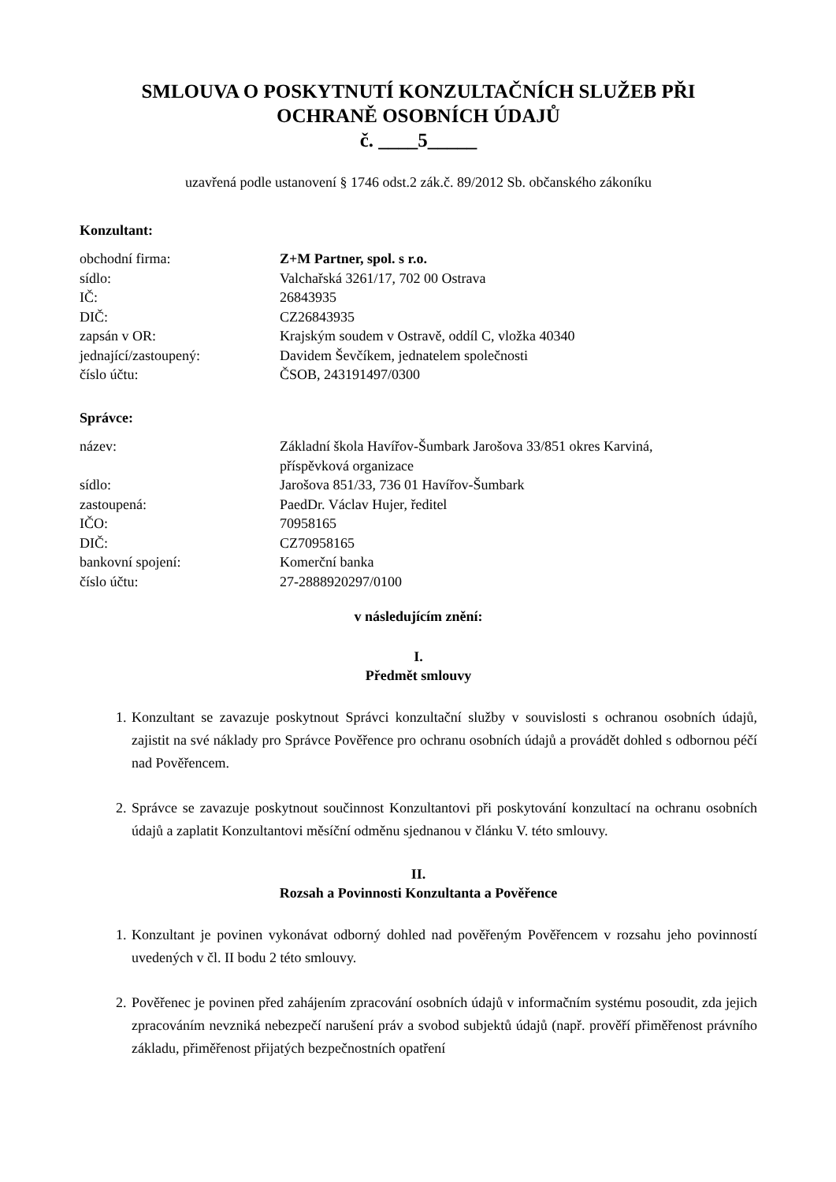SMLOUVA O POSKYTNUTÍ KONZULTAČNÍCH SLUŽEB PŘI
OCHRANĚ OSOBNÍCH ÚDAJŮ
č. ____5_____
uzavřená podle ustanovení § 1746 odst.2 zák.č. 89/2012 Sb. občanského zákoníku
Konzultant:
| obchodní firma: | Z+M Partner, spol. s r.o. |
| sídlo: | Valchařská 3261/17, 702 00 Ostrava |
| IČ: | 26843935 |
| DIČ: | CZ26843935 |
| zapsán v OR: | Krajským soudem v Ostravě, oddíl C, vložka 40340 |
| jednající/zastoupený: | Davidem Ševčíkem, jednatelem společnosti |
| číslo účtu: | ČSOB, 243191497/0300 |
Správce:
| název: | Základní škola Havířov-Šumbark Jarošova 33/851 okres Karviná, příspěvková organizace |
| sídlo: | Jarošova 851/33, 736 01 Havířov-Šumbark |
| zastoupená: | PaedDr. Václav Hujer, ředitel |
| IČO: | 70958165 |
| DIČ: | CZ70958165 |
| bankovní spojení: | Komerční banka |
| číslo účtu: | 27-2888920297/0100 |
v následujícím znění:
I.
Předmět smlouvy
1. Konzultant se zavazuje poskytnout Správci konzultační služby v souvislosti s ochranou osobních údajů, zajistit na své náklady pro Správce Pověřence pro ochranu osobních údajů a provádět dohled s odbornou péčí nad Pověřencem.
2. Správce se zavazuje poskytnout součinnost Konzultantovi při poskytování konzultací na ochranu osobních údajů a zaplatit Konzultantovi měsíční odměnu sjednanou v článku V. této smlouvy.
II.
Rozsah a Povinnosti Konzultanta a Pověřence
1. Konzultant je povinen vykonávat odborný dohled nad pověřeným Pověřencem v rozsahu jeho povinností uvedených v čl. II bodu 2 této smlouvy.
2. Pověřenec je povinen před zahájením zpracování osobních údajů v informačním systému posoudit, zda jejich zpracováním nevzniká nebezpečí narušení práv a svobod subjektů údajů (např. prověří přiměřenost právního základu, přiměřenost přijatých bezpečnostních opatření